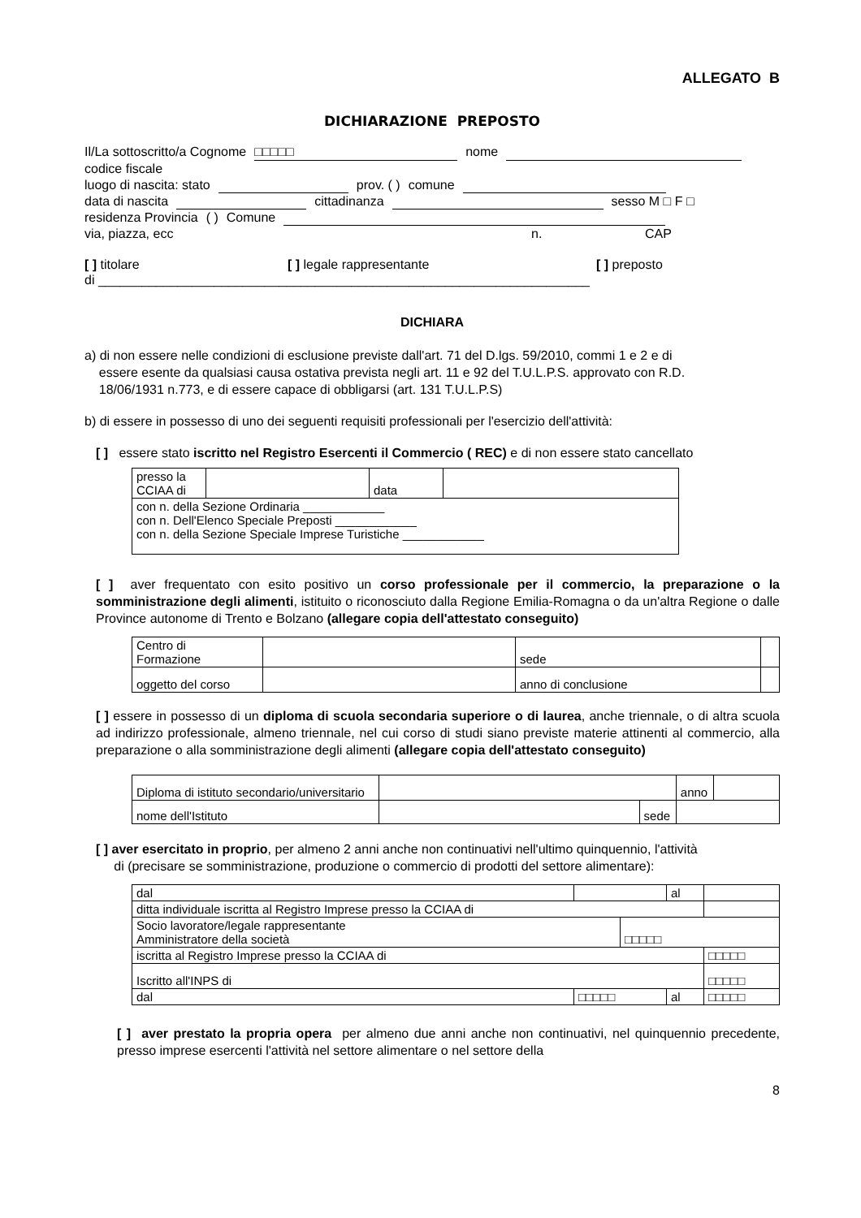ALLEGATO B
DICHIARAZIONE PREPOSTO
Il/La sottoscritto/a Cognome □□□□□ nome
codice fiscale
luogo di nascita: stato prov. ( ) comune
data di nascita cittadinanza sesso M □ F □
residenza Provincia ( ) Comune
via, piazza, ecc n. CAP
[ ] titolare [ ] legale rappresentante [ ] preposto
di ____________________________________________________________________
DICHIARA
a) di non essere nelle condizioni di esclusione previste dall'art. 71 del D.lgs. 59/2010, commi 1 e 2 e di
essere esente da qualsiasi causa ostativa prevista negli art. 11 e 92 del T.U.L.P.S. approvato con R.D.
18/06/1931 n.773, e di essere capace di obbligarsi (art. 131 T.U.L.P.S)
b) di essere in possesso di uno dei seguenti requisiti professionali per l'esercizio dell'attività:
[ ] essere stato iscritto nel Registro Esercenti il Commercio ( REC) e di non essere stato cancellato
| presso la CCIAA di | | data | |
| con n. della Sezione Ordinaria ____________ con n. Dell'Elenco Speciale Preposti ____________ con n. della Sezione Speciale Imprese Turistiche ____________ | | | |
[ ] aver frequentato con esito positivo un corso professionale per il commercio, la preparazione o la somministrazione degli alimenti, istituito o riconosciuto dalla Regione Emilia-Romagna o da un'altra Regione o dalle Province autonome di Trento e Bolzano (allegare copia dell'attestato conseguito)
| Centro di Formazione | | sede | | |
| oggetto del corso | | anno di conclusione | | |
[ ] essere in possesso di un diploma di scuola secondaria superiore o di laurea, anche triennale, o di altra scuola ad indirizzo professionale, almeno triennale, nel cui corso di studi siano previste materie attinenti al commercio, alla preparazione o alla somministrazione degli alimenti (allegare copia dell'attestato conseguito)
| Diploma di istituto secondario/universitario | | | anno | |
| nome dell'Istituto | | sede | | |
[ ] aver esercitato in proprio, per almeno 2 anni anche non continuativi nell'ultimo quinquennio, l'attività
di (precisare se somministrazione, produzione o commercio di prodotti del settore alimentare):
| dal | | | al | |
| ditta individuale iscritta al Registro Imprese presso la CCIAA di | | | | |
| Socio lavoratore/legale rappresentante Amministratore della società | | □□□□□ | | |
| iscritta al Registro Imprese presso la CCIAA di | | | | □□□□□ |
| Iscritto all'INPS di | | | | □□□□□ |
| dal | □□□□□ | | al | □□□□□ |
[ ] aver prestato la propria opera per almeno due anni anche non continuativi, nel quinquennio precedente, presso imprese esercenti l'attività nel settore alimentare o nel settore della
8